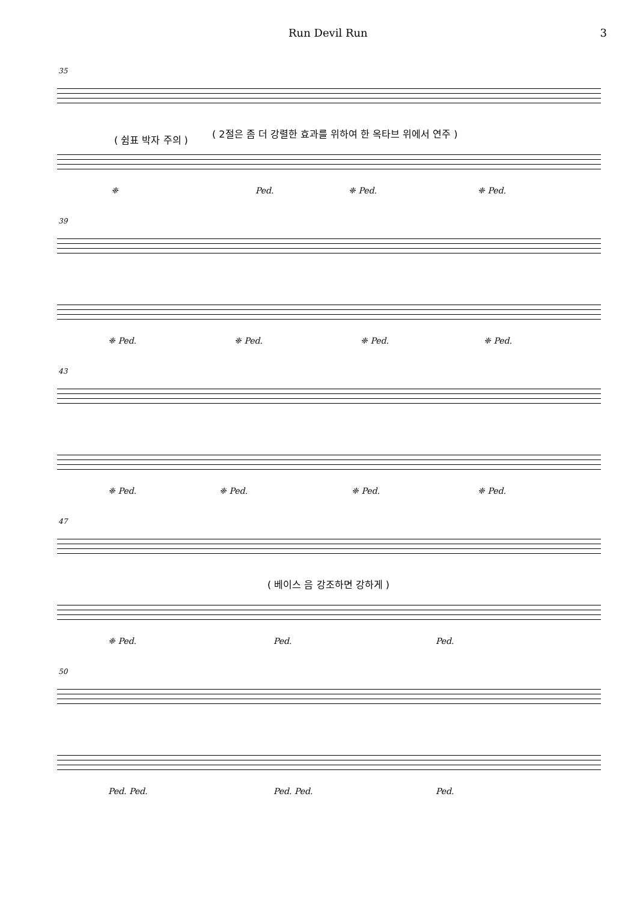Run Devil Run 3
35
( 쉼표 박자 주의 )
( 2절은 좀 더 강렬한 효과를 위하여 한 옥타브 위에서 연주 )
❈ Ped. ❈ Ped. ❈ Ped.
39
❈ Ped. ❈ Ped. ❈ Ped. ❈ Ped.
43
❈ Ped. ❈ Ped. ❈ Ped. ❈ Ped.
47
( 베이스 음 강조하면 강하게 )
❈ Ped. Ped. Ped.
50
Ped. Ped. Ped. Ped. Ped.